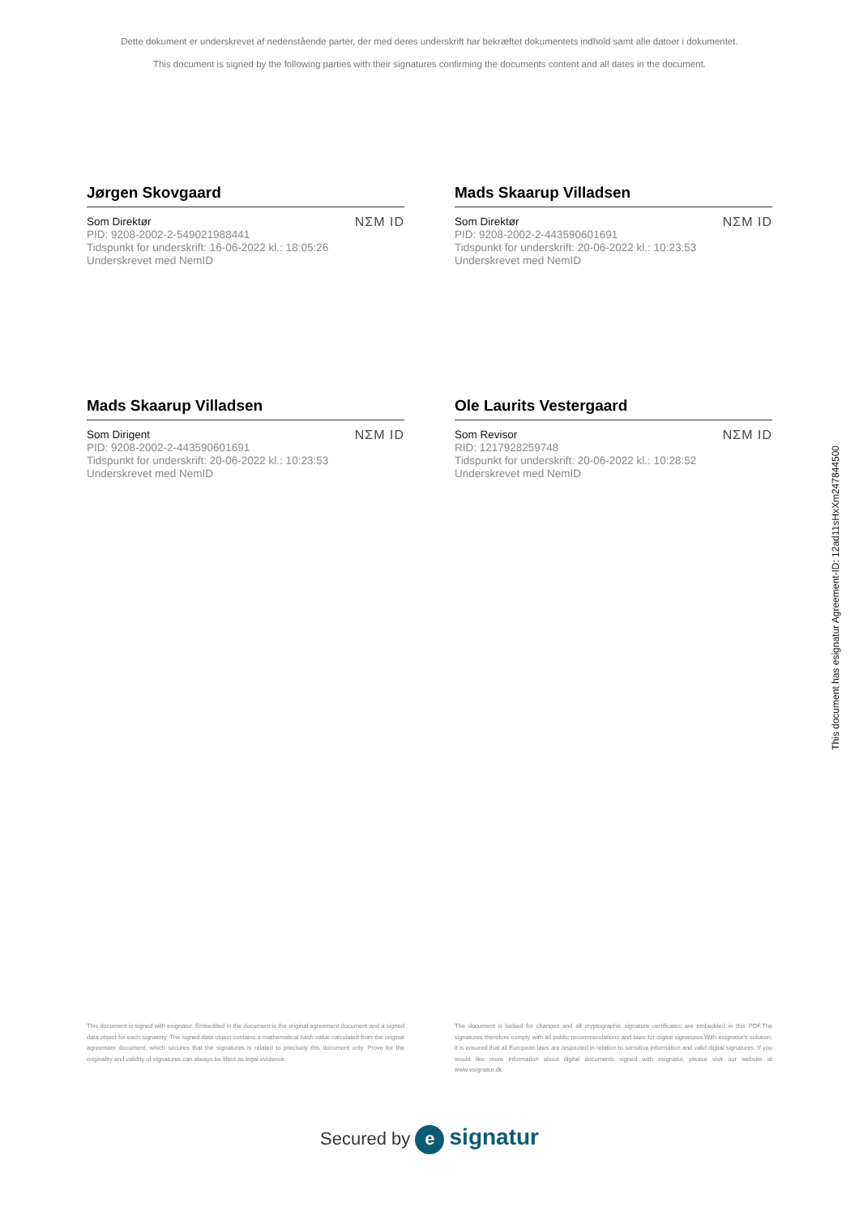Dette dokument er underskrevet af nedenstående parter, der med deres underskrift har bekræftet dokumentets indhold samt alle datoer i dokumentet.
This document is signed by the following parties with their signatures confirming the documents content and all dates in the document.
Jørgen Skovgaard
Som Direktør
PID: 9208-2002-2-549021988441
Tidspunkt for underskrift: 16-06-2022 kl.: 18:05:26
Underskrevet med NemID
NΣM ID
Mads Skaarup Villadsen
Som Direktør
PID: 9208-2002-2-443590601691
Tidspunkt for underskrift: 20-06-2022 kl.: 10:23:53
Underskrevet med NemID
NΣM ID
Mads Skaarup Villadsen
Som Dirigent
PID: 9208-2002-2-443590601691
Tidspunkt for underskrift: 20-06-2022 kl.: 10:23:53
Underskrevet med NemID
NΣM ID
Ole Laurits Vestergaard
Som Revisor
RID: 1217928259748
Tidspunkt for underskrift: 20-06-2022 kl.: 10:28:52
Underskrevet med NemID
NΣM ID
This document is signed with esignatur. Embedded in the document is the original agreement document and a signed data object for each signatory. The signed data object contains a mathematical hash value calculated from the original agreement document, which secures that the signatures is related to precisely this document only. Prove for the originality and validity of signatures can always be lifted as legal evidence.
The document is locked for changes and all cryptographic signature certificates are embedded in this PDF.The signatures therefore comply with all public recommendations and laws for digital signatures.With esignatur's solution, it is ensured that all European laws are respected in relation to sensitive information and valid digital signatures. If you would like more information about digital documents signed with esignatur, please visit our website at www.esignatur.dk.
Secured by e signatur
This document has esignatur Agreement-ID: 12ad11sHxXm247844500